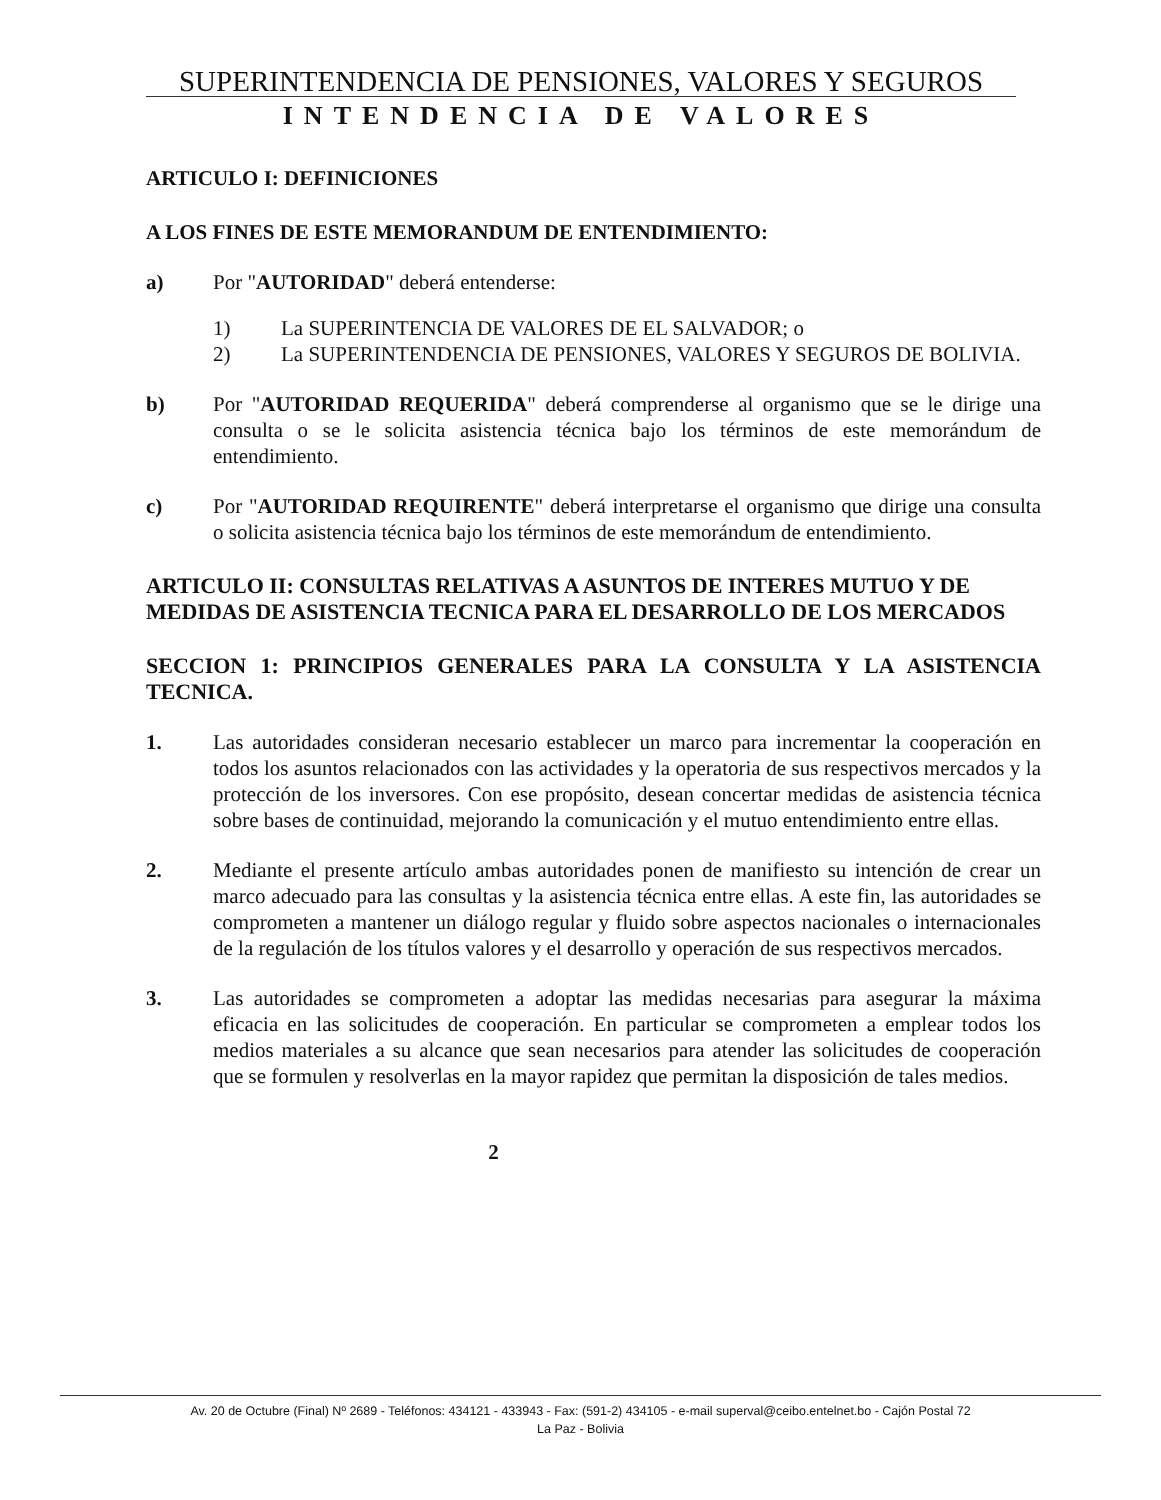SUPERINTENDENCIA DE PENSIONES, VALORES Y SEGUROS
INTENDENCIA DE VALORES
ARTICULO I: DEFINICIONES
A LOS FINES DE ESTE MEMORANDUM DE ENTENDIMIENTO:
a) Por "AUTORIDAD" deberá entenderse:
1) La SUPERINTENCIA DE VALORES DE EL SALVADOR; o
2) La SUPERINTENDENCIA DE PENSIONES, VALORES Y SEGUROS DE BOLIVIA.
b) Por "AUTORIDAD REQUERIDA" deberá comprenderse al organismo que se le dirige una consulta o se le solicita asistencia técnica bajo los términos de este memorándum de entendimiento.
c) Por "AUTORIDAD REQUIRENTE" deberá interpretarse el organismo que dirige una consulta o solicita asistencia técnica bajo los términos de este memorándum de entendimiento.
ARTICULO II: CONSULTAS RELATIVAS A ASUNTOS DE INTERES MUTUO Y DE MEDIDAS DE ASISTENCIA TECNICA PARA EL DESARROLLO DE LOS MERCADOS
SECCION 1: PRINCIPIOS GENERALES PARA LA CONSULTA Y LA ASISTENCIA TECNICA.
1. Las autoridades consideran necesario establecer un marco para incrementar la cooperación en todos los asuntos relacionados con las actividades y la operatoria de sus respectivos mercados y la protección de los inversores. Con ese propósito, desean concertar medidas de asistencia técnica sobre bases de continuidad, mejorando la comunicación y el mutuo entendimiento entre ellas.
2. Mediante el presente artículo ambas autoridades ponen de manifiesto su intención de crear un marco adecuado para las consultas y la asistencia técnica entre ellas. A este fin, las autoridades se comprometen a mantener un diálogo regular y fluido sobre aspectos nacionales o internacionales de la regulación de los títulos valores y el desarrollo y operación de sus respectivos mercados.
3. Las autoridades se comprometen a adoptar las medidas necesarias para asegurar la máxima eficacia en las solicitudes de cooperación. En particular se comprometen a emplear todos los medios materiales a su alcance que sean necesarios para atender las solicitudes de cooperación que se formulen y resolverlas en la mayor rapidez que permitan la disposición de tales medios.
2
Av. 20 de Octubre (Final) Nº 2689 - Teléfonos: 434121 - 433943 - Fax: (591-2) 434105 - e-mail superval@ceibo.entelnet.bo - Cajón Postal 72
La Paz - Bolivia